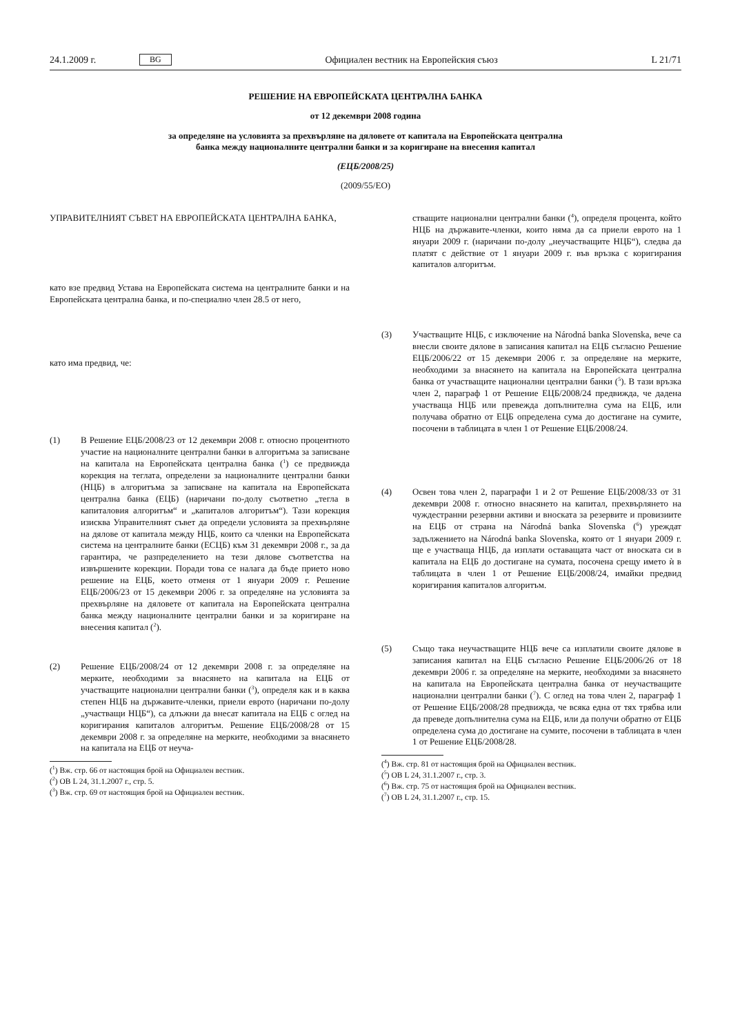24.1.2009 г. BG Официален вестник на Европейския съюз L 21/71
РЕШЕНИЕ НА ЕВРОПЕЙСКАТА ЦЕНТРАЛНА БАНКА
от 12 декември 2008 година
за определяне на условията за прехвърляне на дяловете от капитала на Европейската централна
банка между националните централни банки и за коригиране на внесения капитал
(ЕЦБ/2008/25)
(2009/55/ЕО)
УПРАВИТЕЛНИЯТ СЪВЕТ НА ЕВРОПЕЙСКАТА ЦЕНТРАЛНА БАНКА,
като взе предвид Устава на Европейската система на централните банки и на Европейската централна банка, и по-специално член 28.5 от него,
като има предвид, че:
(1) В Решение ЕЦБ/2008/23 от 12 декември 2008 г. относно процентното участие на националните централни банки в алгоритъма за записване на капитала на Европейската централна банка (<sup>1</sup>) се предвижда корекция на теглата, определени за националните централни банки (НЦБ) в алгоритъма за записване на капитала на Европейската централна банка (ЕЦБ) (наричани по-долу съответно „тегла в капиталовия алгоритъм“ и „капиталов алгоритъм“). Тази корекция изисква Управителният съвет да определи условията за прехвърляне на дялове от капитала между НЦБ, които са членки на Европейската система на централните банки (ЕСЦБ) към 31 декември 2008 г., за да гарантира, че разпределението на тези дялове съответства на извършените корекции. Поради това се налага да бъде прието ново решение на ЕЦБ, което отменя от 1 януари 2009 г. Решение ЕЦБ/2006/23 от 15 декември 2006 г. за определяне на условията за прехвърляне на дяловете от капитала на Европейската централна банка между националните централни банки и за коригиране на внесения капитал (<sup>2</sup>).
(2) Решение ЕЦБ/2008/24 от 12 декември 2008 г. за определяне на мерките, необходими за внасянето на капитала на ЕЦБ от участващите национални централни банки (<sup>3</sup>), определя как и в каква степен НЦБ на държавите-членки, приели еврото (наричани по-долу „участващи НЦБ“), са длъжни да внесат капитала на ЕЦБ с оглед на коригирания капиталов алгоритъм. Решение ЕЦБ/2008/28 от 15 декември 2008 г. за определяне на мерките, необходими за внасянето на капитала на ЕЦБ от неуча-
(<sup>1</sup>) Вж. стр. 66 от настоящия брой на Официален вестник.
(<sup>2</sup>) ОВ L 24, 31.1.2007 г., стр. 5.
(<sup>3</sup>) Вж. стр. 69 от настоящия брой на Официален вестник.
стващите национални централни банки (<sup>4</sup>), определя процента, който НЦБ на държавите-членки, които няма да са приели еврото на 1 януари 2009 г. (наричани по-долу „неучастващите НЦБ“), следва да платят с действие от 1 януари 2009 г. във връзка с коригирания капиталов алгоритъм.
(3) Участващите НЦБ, с изключение на Národná banka Slovenska, вече са внесли своите дялове в записания капитал на ЕЦБ съгласно Решение ЕЦБ/2006/22 от 15 декември 2006 г. за определяне на мерките, необходими за внасянето на капитала на Европейската централна банка от участващите национални централни банки (<sup>5</sup>). В тази връзка член 2, параграф 1 от Решение ЕЦБ/2008/24 предвижда, че дадена участваща НЦБ или превежда допълнителна сума на ЕЦБ, или получава обратно от ЕЦБ определена сума до достигане на сумите, посочени в таблицата в член 1 от Решение ЕЦБ/2008/24.
(4) Освен това член 2, параграфи 1 и 2 от Решение ЕЦБ/2008/33 от 31 декември 2008 г. относно внасянето на капитал, прехвърлянето на чуждестранни резервни активи и вноската за резервите и провизиите на ЕЦБ от страна на Národná banka Slovenska (<sup>6</sup>) уреждат задължението на Národná banka Slovenska, която от 1 януари 2009 г. ще е участваща НЦБ, да изплати оставащата част от вноската си в капитала на ЕЦБ до достигане на сумата, посочена срещу името ѝ в таблицата в член 1 от Решение ЕЦБ/2008/24, имайки предвид коригирания капиталов алгоритъм.
(5) Също така неучастващите НЦБ вече са изплатили своите дялове в записания капитал на ЕЦБ съгласно Решение ЕЦБ/2006/26 от 18 декември 2006 г. за определяне на мерките, необходими за внасянето на капитала на Европейската централна банка от неучастващите национални централни банки (<sup>7</sup>). С оглед на това член 2, параграф 1 от Решение ЕЦБ/2008/28 предвижда, че всяка една от тях трябва или да преведе допълнителна сума на ЕЦБ, или да получи обратно от ЕЦБ определена сума до достигане на сумите, посочени в таблицата в член 1 от Решение ЕЦБ/2008/28.
(<sup>4</sup>) Вж. стр. 81 от настоящия брой на Официален вестник.
(<sup>5</sup>) ОВ L 24, 31.1.2007 г., стр. 3.
(<sup>6</sup>) Вж. стр. 75 от настоящия брой на Официален вестник.
(<sup>7</sup>) ОВ L 24, 31.1.2007 г., стр. 15.